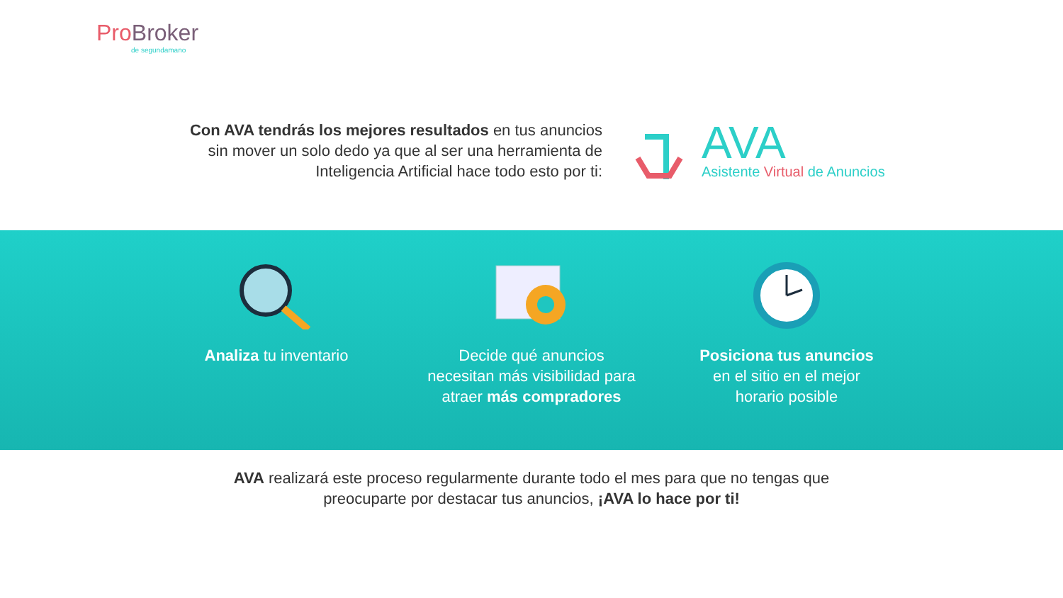ProBroker
de segundamano
Con AVA tendrás los mejores resultados en tus anuncios
sin mover un solo dedo ya que al ser una herramienta de
Inteligencia Artificial hace todo esto por ti:
AVA
Asistente Virtual de Anuncios
Analiza tu inventario Decide qué anuncios
necesitan más visibilidad para
atraer más compradores
Posiciona tus anuncios
en el sitio en el mejor
horario posible
AVA realizará este proceso regularmente durante todo el mes para que no tengas que
preocuparte por destacar tus anuncios, ¡AVA lo hace por ti!